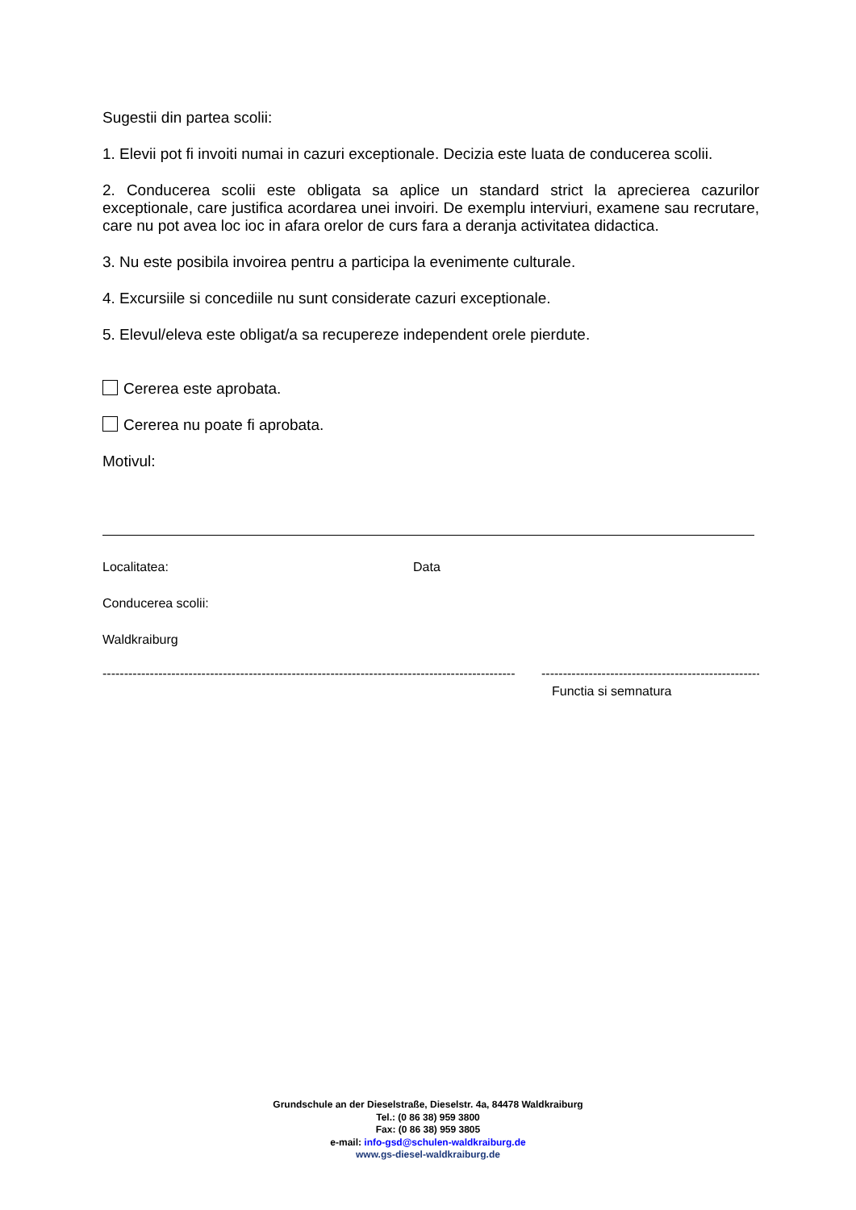Sugestii din partea scolii:
1. Elevii pot fi invoiti numai in cazuri exceptionale. Decizia este luata de conducerea scolii.
2. Conducerea scolii este obligata sa aplice un standard strict la aprecierea cazurilor exceptionale, care justifica acordarea unei invoiri. De exemplu interviuri, examene sau recrutare, care nu pot avea loc ioc in afara orelor de curs fara a deranja activitatea didactica.
3. Nu este posibila invoirea pentru a participa la evenimente culturale.
4. Excursiile si concediile nu sunt considerate cazuri exceptionale.
5. Elevul/eleva este obligat/a sa recupereze independent orele pierdute.
Cererea este aprobata.
Cererea nu poate fi aprobata.
Motivul:
Localitatea: Data
Conducerea scolii:
Waldkraiburg
------------------------------------------------------------------------------------------------ -----------------------------------------------------
Functia si semnatura
Grundschule an der Dieselstraße, Dieselstr. 4a, 84478 Waldkraiburg
Tel.: (0 86 38) 959 3800
Fax: (0 86 38) 959 3805
e-mail: info-gsd@schulen-waldkraiburg.de
www.gs-diesel-waldkraiburg.de